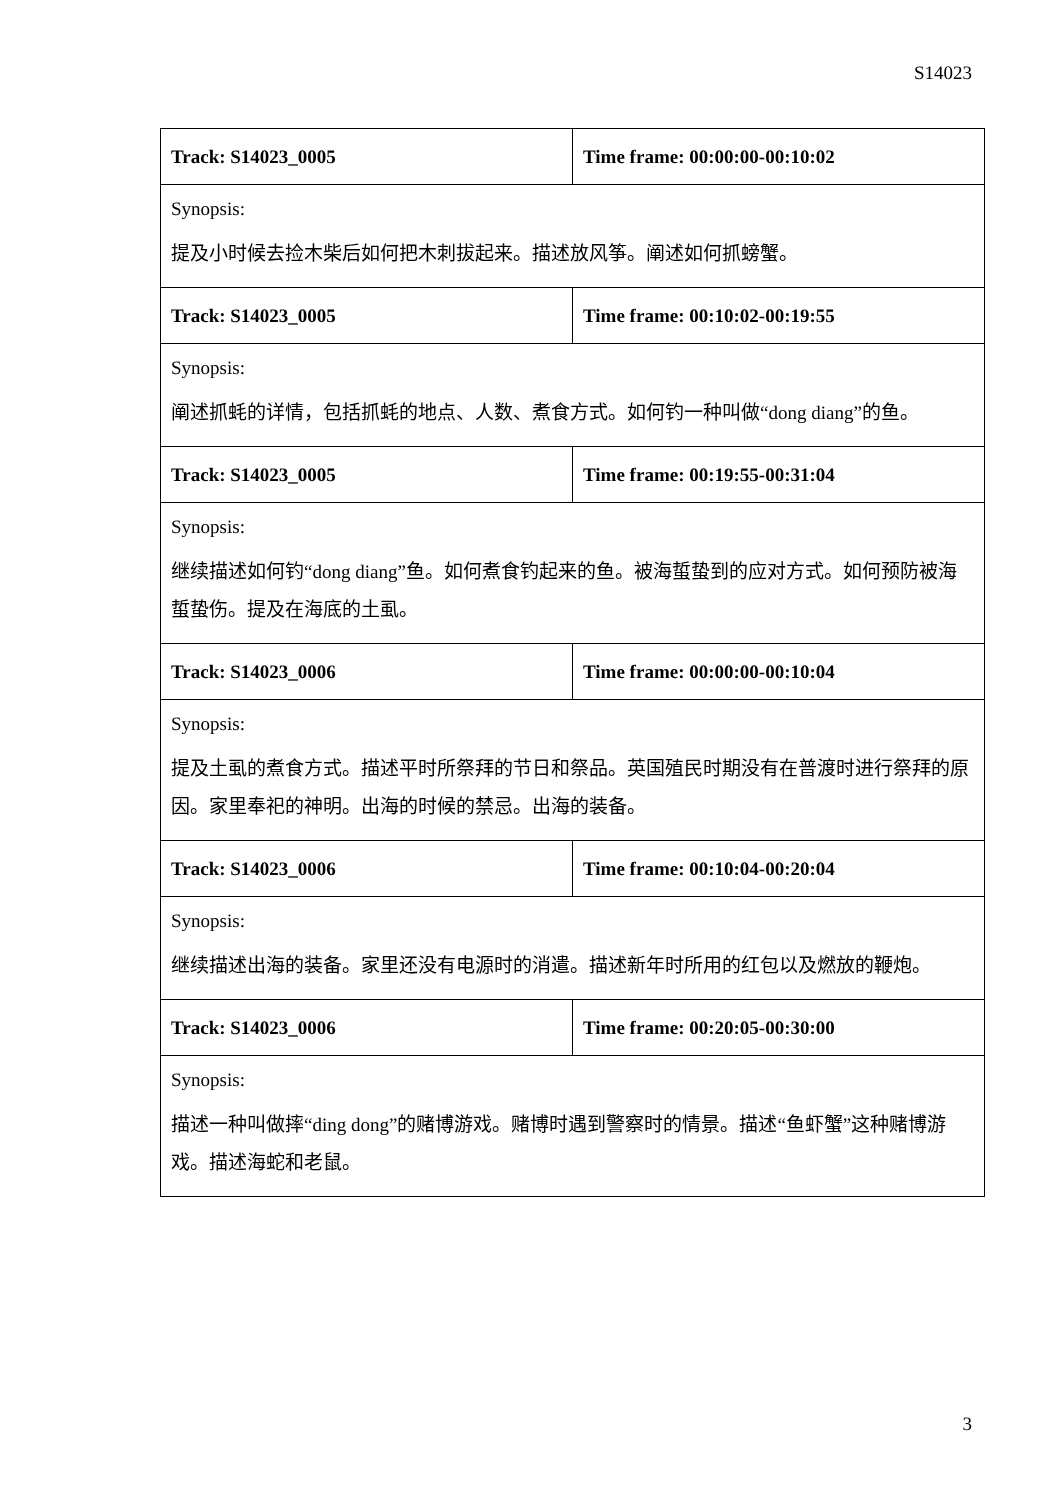S14023
| Track: S14023_0005 | Time frame: 00:00:00-00:10:02 |
| Synopsis: 提及小时候去捡木柴后如何把木刺拔起来。描述放风筝。阐述如何抓螃蟹。 | |
| Track: S14023_0005 | Time frame: 00:10:02-00:19:55 |
| Synopsis: 阐述抓蚝的详情，包括抓蚝的地点、人数、煮食方式。如何钓一种叫做“dong diang”的鱼。 | |
| Track: S14023_0005 | Time frame: 00:19:55-00:31:04 |
| Synopsis: 继续描述如何钓“dong diang”鱼。如何煮食钓起来的鱼。被海蜇蛰到的应对方式。如何预防被海蜇蛰伤。提及在海底的土虱。 | |
| Track: S14023_0006 | Time frame: 00:00:00-00:10:04 |
| Synopsis: 提及土虱的煮食方式。描述平时所祭拜的节日和祭品。英国殖民时期没有在普渡时进行祭拜的原因。家里奉祀的神明。出海的时候的禁忌。出海的装备。 | |
| Track: S14023_0006 | Time frame: 00:10:04-00:20:04 |
| Synopsis: 继续描述出海的装备。家里还没有电源时的消遣。描述新年时所用的红包以及燃放的鞭炮。 | |
| Track: S14023_0006 | Time frame: 00:20:05-00:30:00 |
| Synopsis: 描述一种叫做摔“ding dong”的赌博游戏。赌博时遇到警察时的情景。描述“鱼虾蟹”这种赌博游戏。描述海蛇和老鼠。 | |
3